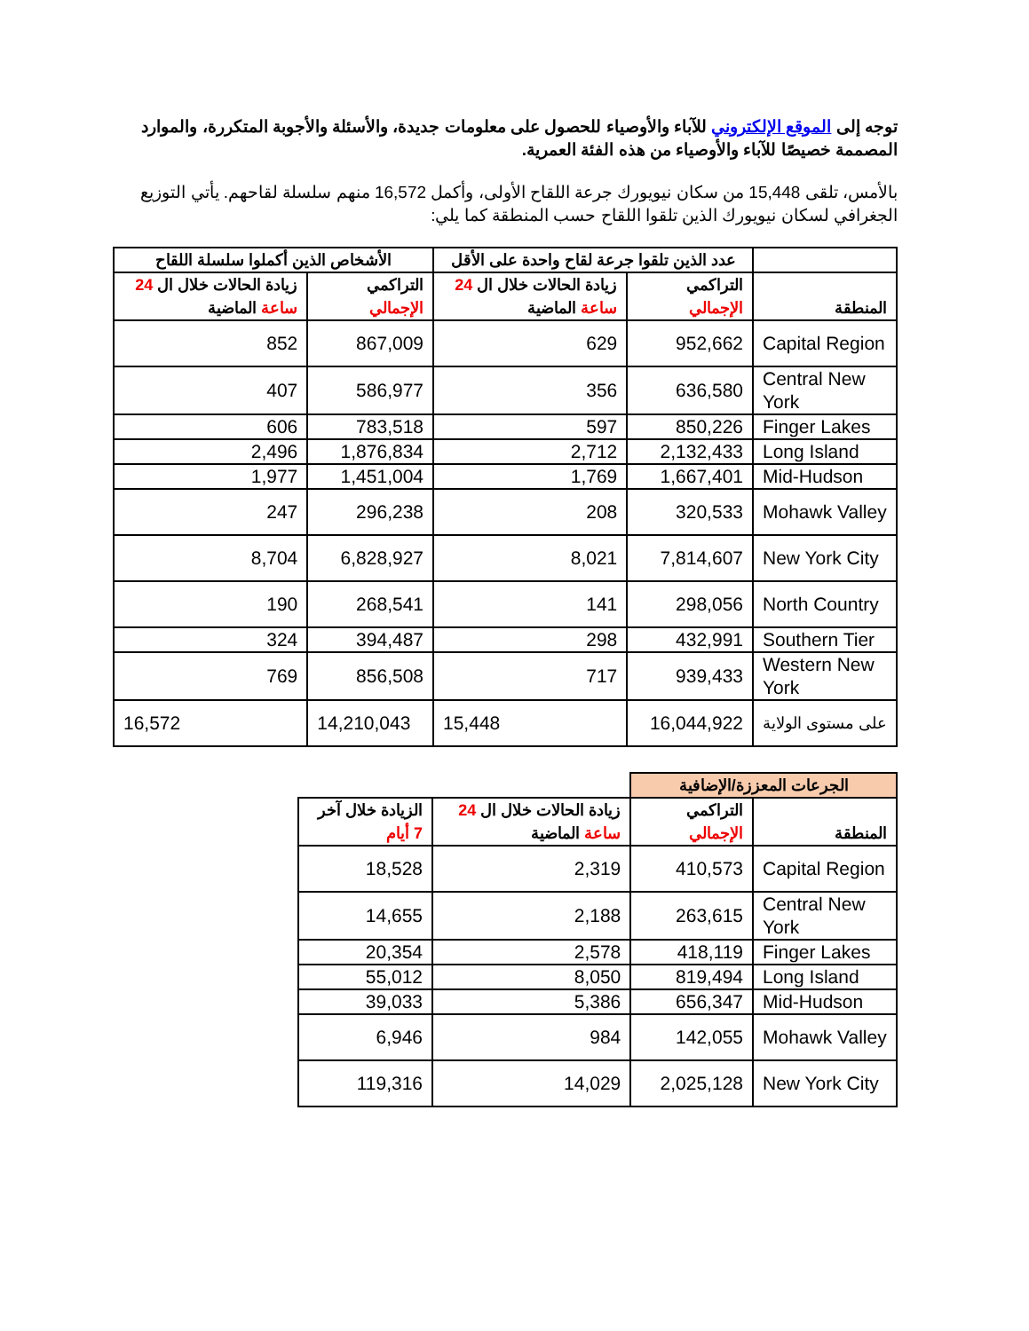توجه إلى الموقع الإلكتروني للآباء والأوصياء للحصول على معلومات جديدة، والأسئلة والأجوبة المتكررة، والموارد المصممة خصيصًا للآباء والأوصياء من هذه الفئة العمرية.
بالأمس، تلقى 15,448 من سكان نيويورك جرعة اللقاح الأولى، وأكمل 16,572 منهم سلسلة لقاحهم. يأتي التوزيع الجغرافي لسكان نيويورك الذين تلقوا اللقاح حسب المنطقة كما يلي:
| | عدد الذين تلقوا جرعة لقاح واحدة على الأقل | | الأشخاص الذين أكملوا سلسلة اللقاح | |
| --- | --- | --- | --- | --- |
| المنطقة | التراكمي الإجمالي | زيادة الحالات خلال ال 24 ساعة الماضية | التراكمي الإجمالي | زيادة الحالات خلال ال 24 ساعة الماضية |
| Capital Region | 952,662 | 629 | 867,009 | 852 |
| Central New York | 636,580 | 356 | 586,977 | 407 |
| Finger Lakes | 850,226 | 597 | 783,518 | 606 |
| Long Island | 2,132,433 | 2,712 | 1,876,834 | 2,496 |
| Mid-Hudson | 1,667,401 | 1,769 | 1,451,004 | 1,977 |
| Mohawk Valley | 320,533 | 208 | 296,238 | 247 |
| New York City | 7,814,607 | 8,021 | 6,828,927 | 8,704 |
| North Country | 298,056 | 141 | 268,541 | 190 |
| Southern Tier | 432,991 | 298 | 394,487 | 324 |
| Western New York | 939,433 | 717 | 856,508 | 769 |
| على مستوى الولاية | 16,044,922 | 15,448 | 14,210,043 | 16,572 |
| الجرعات المعززة/الإضافية | | | |
| --- | --- | --- | --- |
| المنطقة | التراكمي الإجمالي | زيادة الحالات خلال ال 24 ساعة الماضية | الزيادة خلال آخر 7 أيام |
| Capital Region | 410,573 | 2,319 | 18,528 |
| Central New York | 263,615 | 2,188 | 14,655 |
| Finger Lakes | 418,119 | 2,578 | 20,354 |
| Long Island | 819,494 | 8,050 | 55,012 |
| Mid-Hudson | 656,347 | 5,386 | 39,033 |
| Mohawk Valley | 142,055 | 984 | 6,946 |
| New York City | 2,025,128 | 14,029 | 119,316 |